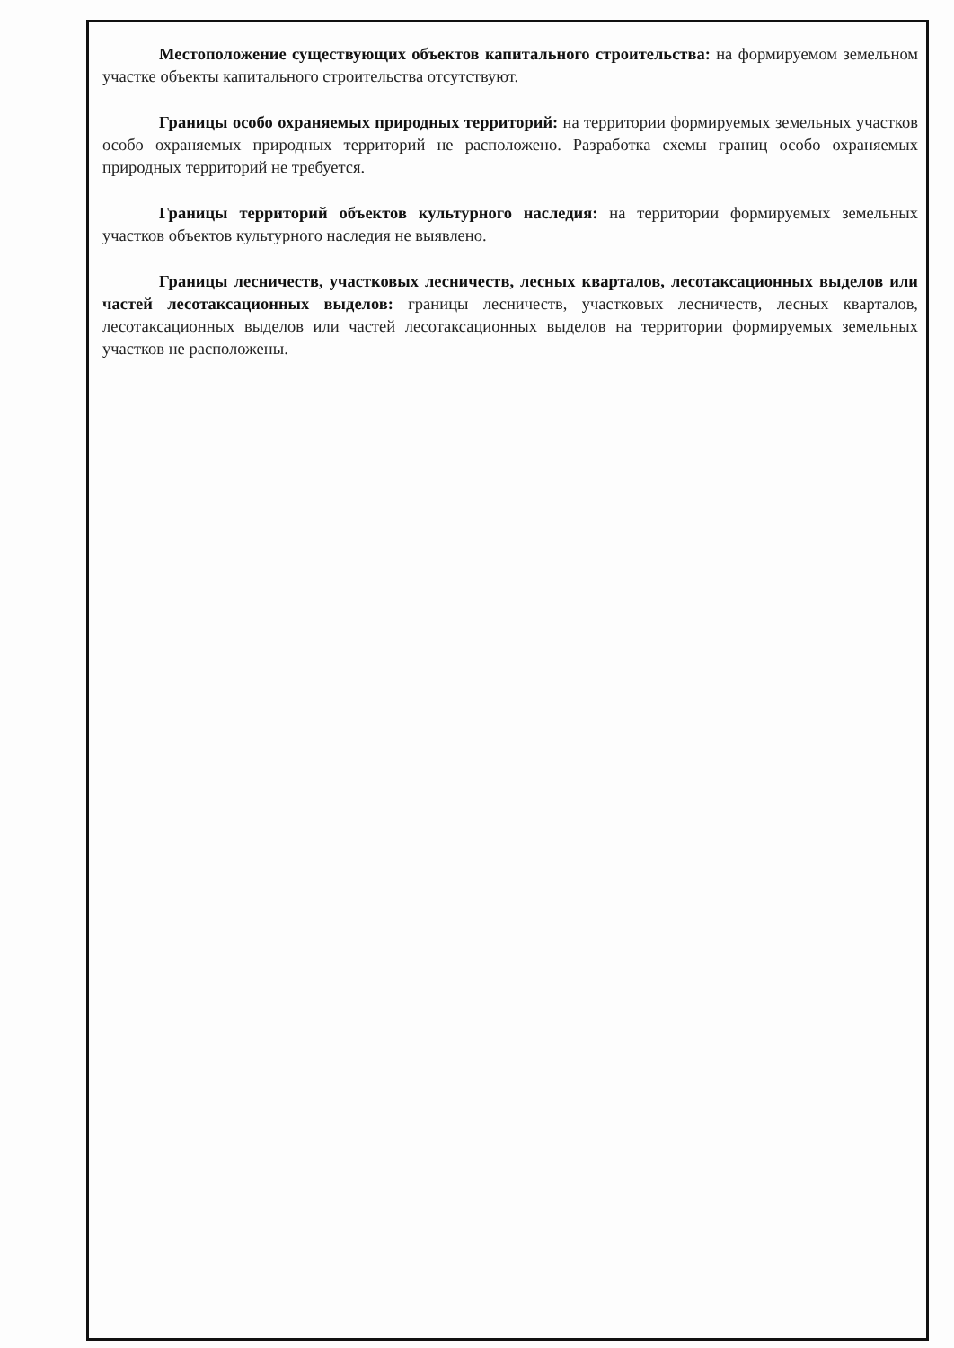Местоположение существующих объектов капитального строительства: на формируемом земельном участке объекты капитального строительства отсутствуют.
Границы особо охраняемых природных территорий: на территории формируемых земельных участков особо охраняемых природных территорий не расположено. Разработка схемы границ особо охраняемых природных территорий не требуется.
Границы территорий объектов культурного наследия: на территории формируемых земельных участков объектов культурного наследия не выявлено.
Границы лесничеств, участковых лесничеств, лесных кварталов, лесотаксационных выделов или частей лесотаксационных выделов: границы лесничеств, участковых лесничеств, лесных кварталов, лесотаксационных выделов или частей лесотаксационных выделов на территории формируемых земельных участков не расположены.